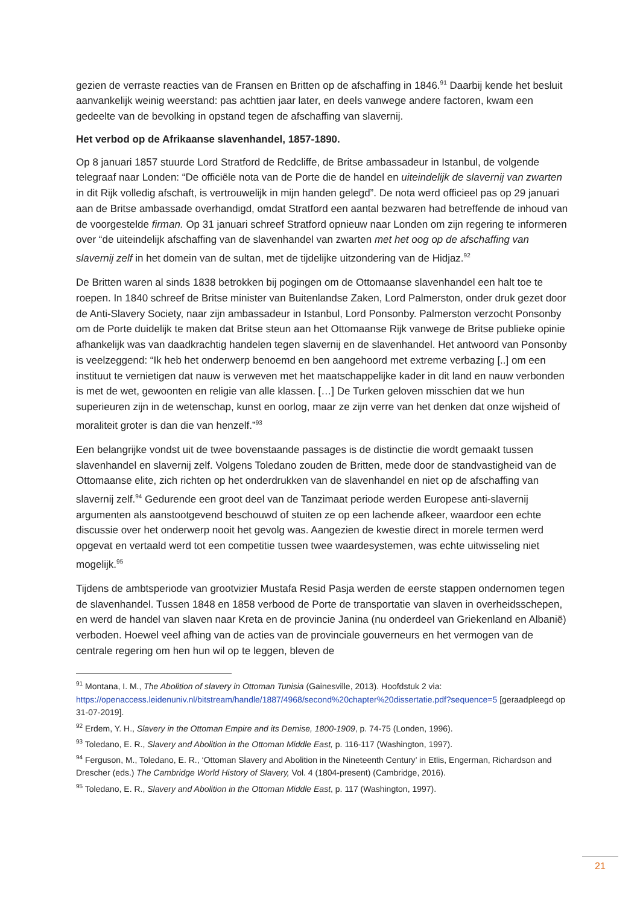gezien de verraste reacties van de Fransen en Britten op de afschaffing in 1846.<sup>91</sup> Daarbij kende het besluit aanvankelijk weinig weerstand: pas achttien jaar later, en deels vanwege andere factoren, kwam een gedeelte van de bevolking in opstand tegen de afschaffing van slavernij.
Het verbod op de Afrikaanse slavenhandel, 1857-1890.
Op 8 januari 1857 stuurde Lord Stratford de Redcliffe, de Britse ambassadeur in Istanbul, de volgende telegraaf naar Londen: “De officiële nota van de Porte die de handel en uiteindelijk de slavernij van zwarten in dit Rijk volledig afschaft, is vertrouwelijk in mijn handen gelegd”. De nota werd officieel pas op 29 januari aan de Britse ambassade overhandigd, omdat Stratford een aantal bezwaren had betreffende de inhoud van de voorgestelde firman. Op 31 januari schreef Stratford opnieuw naar Londen om zijn regering te informeren over “de uiteindelijk afschaffing van de slavenhandel van zwarten met het oog op de afschaffing van slavernij zelf in het domein van de sultan, met de tijdelijke uitzondering van de Hidjaz.<sup>92</sup>
De Britten waren al sinds 1838 betrokken bij pogingen om de Ottomaanse slavenhandel een halt toe te roepen. In 1840 schreef de Britse minister van Buitenlandse Zaken, Lord Palmerston, onder druk gezet door de Anti-Slavery Society, naar zijn ambassadeur in Istanbul, Lord Ponsonby. Palmerston verzocht Ponsonby om de Porte duidelijk te maken dat Britse steun aan het Ottomaanse Rijk vanwege de Britse publieke opinie afhankelijk was van daadkrachtig handelen tegen slavernij en de slavenhandel. Het antwoord van Ponsonby is veelzeggend: “Ik heb het onderwerp benoemd en ben aangehoord met extreme verbazing [..] om een instituut te vernietigen dat nauw is verweven met het maatschappelijke kader in dit land en nauw verbonden is met de wet, gewoonten en religie van alle klassen. […] De Turken geloven misschien dat we hun superieuren zijn in de wetenschap, kunst en oorlog, maar ze zijn verre van het denken dat onze wijsheid of moraliteit groter is dan die van henzelf.”<sup>93</sup>
Een belangrijke vondst uit de twee bovenstaande passages is de distinctie die wordt gemaakt tussen slavenhandel en slavernij zelf. Volgens Toledano zouden de Britten, mede door de standvastigheid van de Ottomaanse elite, zich richten op het onderdrukken van de slavenhandel en niet op de afschaffing van slavernij zelf.<sup>94</sup> Gedurende een groot deel van de Tanzimaat periode werden Europese anti-slavernij argumenten als aanstootgevend beschouwd of stuiten ze op een lachende afkeer, waardoor een echte discussie over het onderwerp nooit het gevolg was. Aangezien de kwestie direct in morele termen werd opgevat en vertaald werd tot een competitie tussen twee waardesystemen, was echte uitwisseling niet mogelijk.<sup>95</sup>
Tijdens de ambtsperiode van grootvizier Mustafa Resid Pasja werden de eerste stappen ondernomen tegen de slavenhandel. Tussen 1848 en 1858 verbood de Porte de transportatie van slaven in overheidsschepen, en werd de handel van slaven naar Kreta en de provincie Janina (nu onderdeel van Griekenland en Albanië) verboden. Hoewel veel afhing van de acties van de provinciale gouverneurs en het vermogen van de centrale regering om hen hun wil op te leggen, bleven de
<sup>91</sup> Montana, I. M., The Abolition of slavery in Ottoman Tunisia (Gainesville, 2013). Hoofdstuk 2 via: https://openaccess.leidenuniv.nl/bitstream/handle/1887/4968/second%20chapter%20dissertatie.pdf?sequence=5 [geraadpleegd op 31-07-2019].
<sup>92</sup> Erdem, Y. H., Slavery in the Ottoman Empire and its Demise, 1800-1909, p. 74-75 (Londen, 1996).
<sup>93</sup> Toledano, E. R., Slavery and Abolition in the Ottoman Middle East, p. 116-117 (Washington, 1997).
<sup>94</sup> Ferguson, M., Toledano, E. R., ‘Ottoman Slavery and Abolition in the Nineteenth Century’ in Etlis, Engerman, Richardson and Drescher (eds.) The Cambridge World History of Slavery, Vol. 4 (1804-present) (Cambridge, 2016).
<sup>95</sup> Toledano, E. R., Slavery and Abolition in the Ottoman Middle East, p. 117 (Washington, 1997).
21